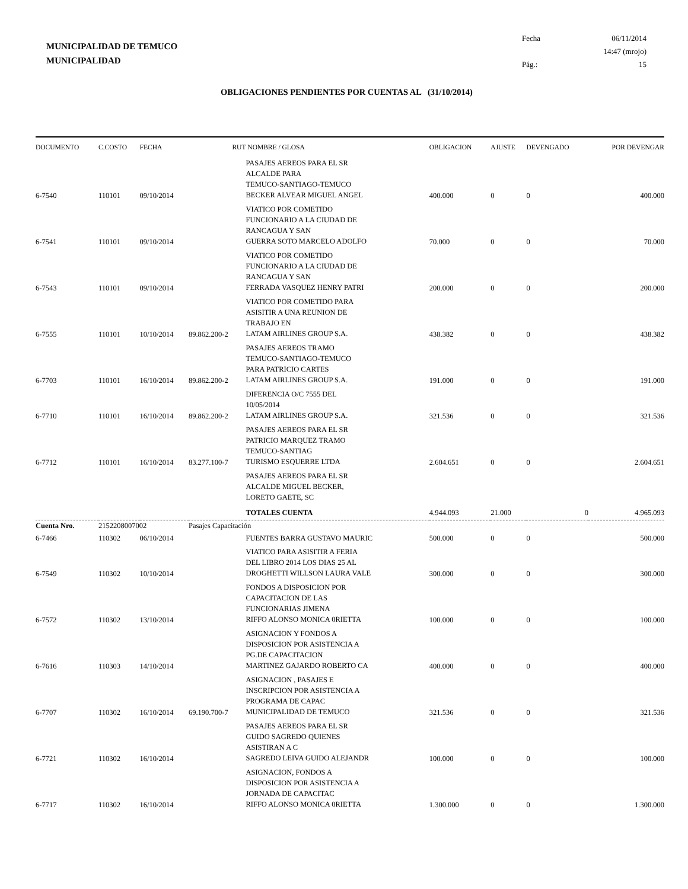MUNICIPALIDAD DE TEMUCO
MUNICIPALIDAD
Fecha 06/11/2014
14:47 (mrojo)
Pág.: 15
OBLIGACIONES PENDIENTES POR CUENTAS AL (31/10/2014)
| DOCUMENTO | C.COSTO | FECHA | RUT | NOMBRE / GLOSA | OBLIGACION | AJUSTE | DEVENGADO | POR DEVENGAR |
| --- | --- | --- | --- | --- | --- | --- | --- | --- |
| 6-7540 | 110101 | 09/10/2014 | | PASAJES AEREOS PARA EL SR ALCALDE PARA TEMUCO-SANTIAGO-TEMUCO BECKER ALVEAR MIGUEL ANGEL | 400.000 | 0 | 0 | 400.000 |
| 6-7541 | 110101 | 09/10/2014 | | VIATICO POR COMETIDO FUNCIONARIO A LA CIUDAD DE RANCAGUA Y SAN GUERRA SOTO MARCELO ADOLFO | 70.000 | 0 | 0 | 70.000 |
| 6-7543 | 110101 | 09/10/2014 | | VIATICO POR COMETIDO FUNCIONARIO A LA CIUDAD DE RANCAGUA Y SAN FERRADA VASQUEZ HENRY PATRI | 200.000 | 0 | 0 | 200.000 |
| 6-7555 | 110101 | 10/10/2014 | 89.862.200-2 | VIATICO POR COMETIDO PARA ASISITIR A UNA REUNION DE TRABAJO EN LATAM AIRLINES GROUP S.A. | 438.382 | 0 | 0 | 438.382 |
| 6-7703 | 110101 | 16/10/2014 | 89.862.200-2 | PASAJES AEREOS TRAMO TEMUCO-SANTIAGO-TEMUCO PARA PATRICIO CARTES LATAM AIRLINES GROUP S.A. | 191.000 | 0 | 0 | 191.000 |
| 6-7710 | 110101 | 16/10/2014 | 89.862.200-2 | DIFERENCIA O/C 7555 DEL 10/05/2014 LATAM AIRLINES GROUP S.A. | 321.536 | 0 | 0 | 321.536 |
| 6-7712 | 110101 | 16/10/2014 | 83.277.100-7 | PASAJES AEREOS PARA EL SR PATRICIO MARQUEZ TRAMO TEMUCO-SANTIAG TURISMO ESQUERRE LTDA | 2.604.651 | 0 | 0 | 2.604.651 |
| | | | | PASAJES AEREOS PARA EL SR ALCALDE MIGUEL BECKER, LORETO GAETE, SC | | | | |
| | | | | TOTALES CUENTA | 4.944.093 | 21.000 | 0 | 4.965.093 |
| Cuenta Nro. | 2152208007002 | | Pasajes Capacitación | | | | | |
| 6-7466 | 110302 | 06/10/2014 | | FUENTES BARRA GUSTAVO MAURIC | 500.000 | 0 | 0 | 500.000 |
| 6-7549 | 110302 | 10/10/2014 | | VIATICO PARA ASISITIR A FERIA DEL LIBRO 2014 LOS DIAS 25 AL DROGHETTI WILLSON LAURA VALE | 300.000 | 0 | 0 | 300.000 |
| 6-7572 | 110302 | 13/10/2014 | | FONDOS A DISPOSICION POR CAPACITACION DE LAS FUNCIONARIAS JIMENA RIFFO ALONSO MONICA 0RIETTA | 100.000 | 0 | 0 | 100.000 |
| 6-7616 | 110303 | 14/10/2014 | | ASIGNACION Y FONDOS A DISPOSICION POR ASISTENCIA A PG.DE CAPACITACION MARTINEZ GAJARDO ROBERTO CA | 400.000 | 0 | 0 | 400.000 |
| 6-7707 | 110302 | 16/10/2014 | 69.190.700-7 | ASIGNACION , PASAJES E INSCRIPCION POR ASISTENCIA A PROGRAMA DE CAPAC MUNICIPALIDAD DE TEMUCO | 321.536 | 0 | 0 | 321.536 |
| 6-7721 | 110302 | 16/10/2014 | | PASAJES AEREOS PARA EL SR GUIDO SAGREDO QUIENES ASISTIRAN A C SAGREDO LEIVA GUIDO ALEJANDR | 100.000 | 0 | 0 | 100.000 |
| 6-7717 | 110302 | 16/10/2014 | | ASIGNACION, FONDOS A DISPOSICION POR ASISTENCIA A JORNADA DE CAPACITAC RIFFO ALONSO MONICA 0RIETTA | 1.300.000 | 0 | 0 | 1.300.000 |